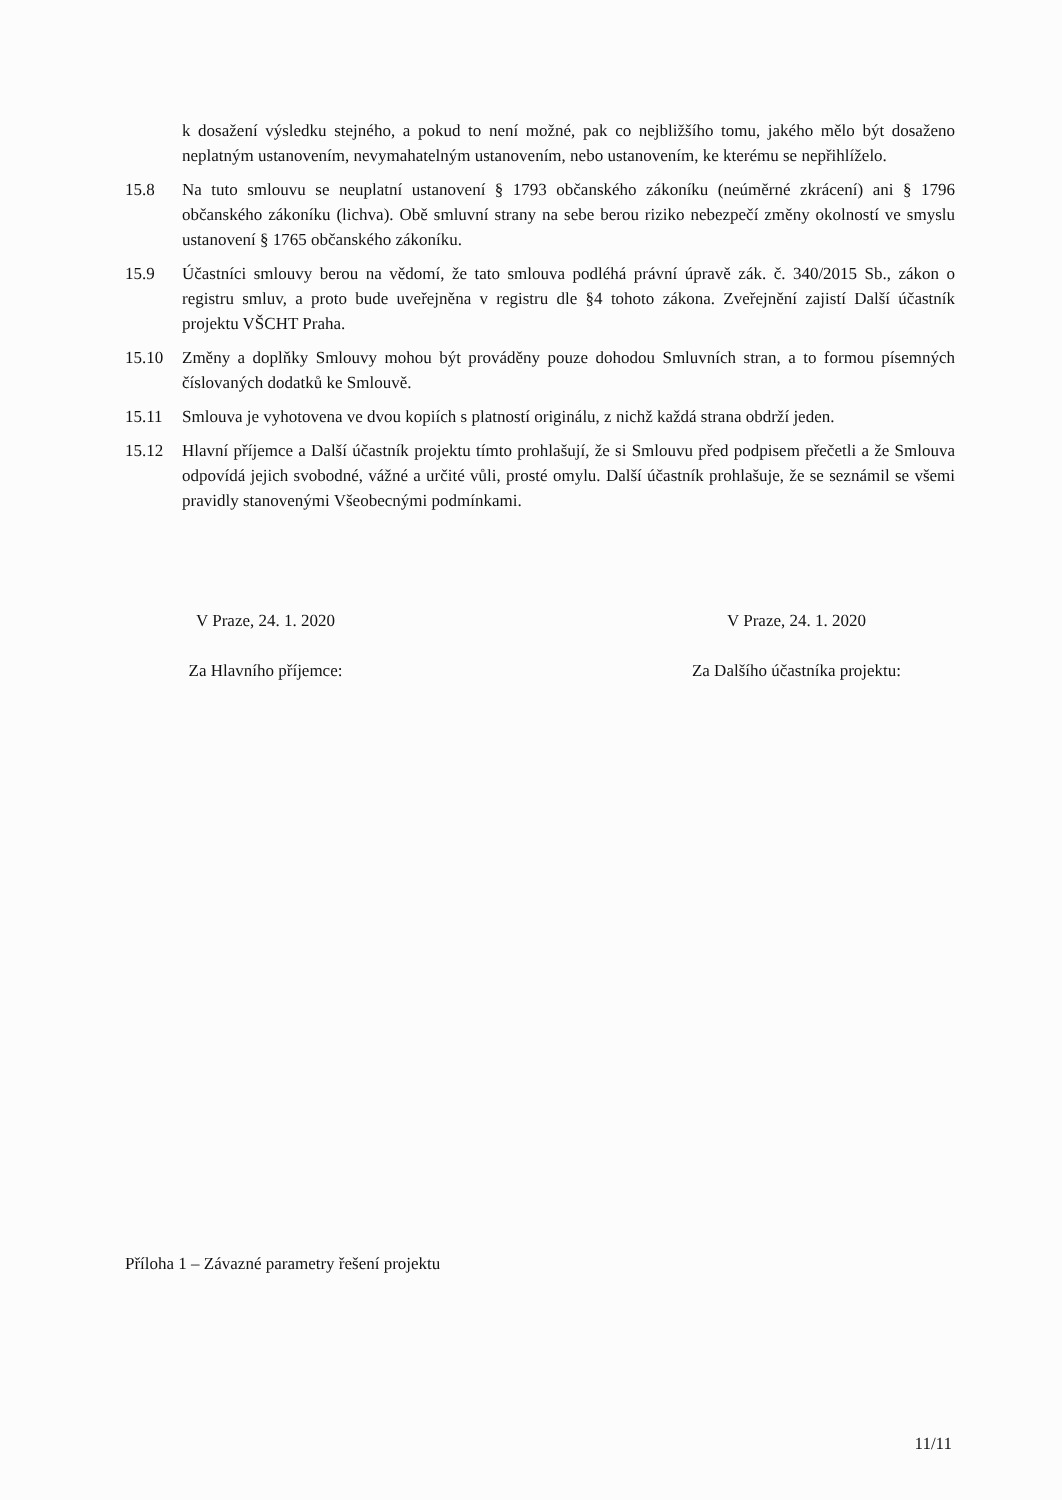k dosažení výsledku stejného, a pokud to není možné, pak co nejbližšího tomu, jakého mělo být dosaženo neplatným ustanovením, nevymahatelným ustanovením, nebo ustanovením, ke kterému se nepřihlíželo.
15.8 Na tuto smlouvu se neuplatní ustanovení § 1793 občanského zákoníku (neúměrné zkrácení) ani § 1796 občanského zákoníku (lichva). Obě smluvní strany na sebe berou riziko nebezpečí změny okolností ve smyslu ustanovení § 1765 občanského zákoníku.
15.9 Účastníci smlouvy berou na vědomí, že tato smlouva podléhá právní úpravě zák. č. 340/2015 Sb., zákon o registru smluv, a proto bude uveřejněna v registru dle §4 tohoto zákona. Zveřejnění zajistí Další účastník projektu VŠCHT Praha.
15.10 Změny a doplňky Smlouvy mohou být prováděny pouze dohodou Smluvních stran, a to formou písemných číslovaných dodatků ke Smlouvě.
15.11 Smlouva je vyhotovena ve dvou kopiích s platností originálu, z nichž každá strana obdrží jeden.
15.12 Hlavní příjemce a Další účastník projektu tímto prohlašují, že si Smlouvu před podpisem přečetli a že Smlouva odpovídá jejich svobodné, vážné a určité vůli, prosté omylu. Další účastník prohlašuje, že se seznámil se všemi pravidly stanovenými Všeobecnými podmínkami.
V Praze, 24. 1. 2020 V Praze, 24. 1. 2020
Za Hlavního příjemce: Za Dalšího účastníka projektu:
Příloha 1 – Závazné parametry řešení projektu
11/11